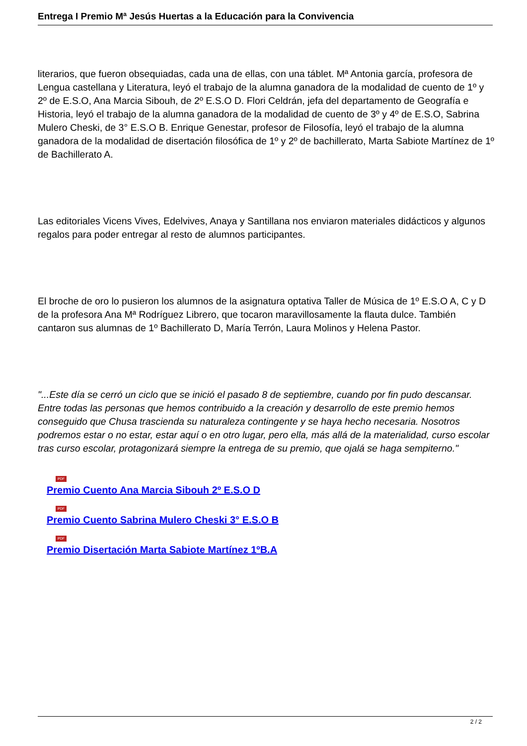Entrega I Premio Mª Jesús Huertas a la Educación para la Convivencia
literarios, que fueron obsequiadas, cada una de ellas, con una táblet. Mª Antonia garcía, profesora de Lengua castellana y Literatura, leyó el trabajo de la alumna ganadora de la modalidad de cuento de 1º y 2º de E.S.O, Ana Marcia Sibouh, de 2º E.S.O D. Flori Celdrán, jefa del departamento de Geografía e Historia, leyó el trabajo de la alumna ganadora de la modalidad de cuento de 3º y 4º de E.S.O, Sabrina Mulero Cheski, de 3° E.S.O B. Enrique Genestar, profesor de Filosofía, leyó el trabajo de la alumna ganadora de la modalidad de disertación filosófica de 1º y 2º de bachillerato, Marta Sabiote Martínez de 1º de Bachillerato A.
Las editoriales Vicens Vives, Edelvives, Anaya y Santillana nos enviaron materiales didácticos y algunos regalos para poder entregar al resto de alumnos participantes.
El broche de oro lo pusieron los alumnos de la asignatura optativa Taller de Música de 1º E.S.O A, C y D de la profesora Ana Mª Rodríguez Librero, que tocaron maravillosamente la flauta dulce. También cantaron sus alumnas de 1º Bachillerato D, María Terrón, Laura Molinos y Helena Pastor.
"...Este día se cerró un ciclo que se inició el pasado 8 de septiembre, cuando por fin pudo descansar. Entre todas las personas que hemos contribuido a la creación y desarrollo de este premio hemos conseguido que Chusa trascienda su naturaleza contingente y se haya hecho necesaria. Nosotros podremos estar o no estar, estar aquí o en otro lugar, pero ella, más allá de la materialidad, curso escolar tras curso escolar, protagonizará siempre la entrega de su premio, que ojalá se haga sempiterno."
PDF
Premio Cuento Ana Marcia Sibouh 2º E.S.O D
PDF
Premio Cuento Sabrina Mulero Cheski 3° E.S.O B
PDF
Premio Disertación Marta Sabiote Martínez 1ºB.A
2 / 2